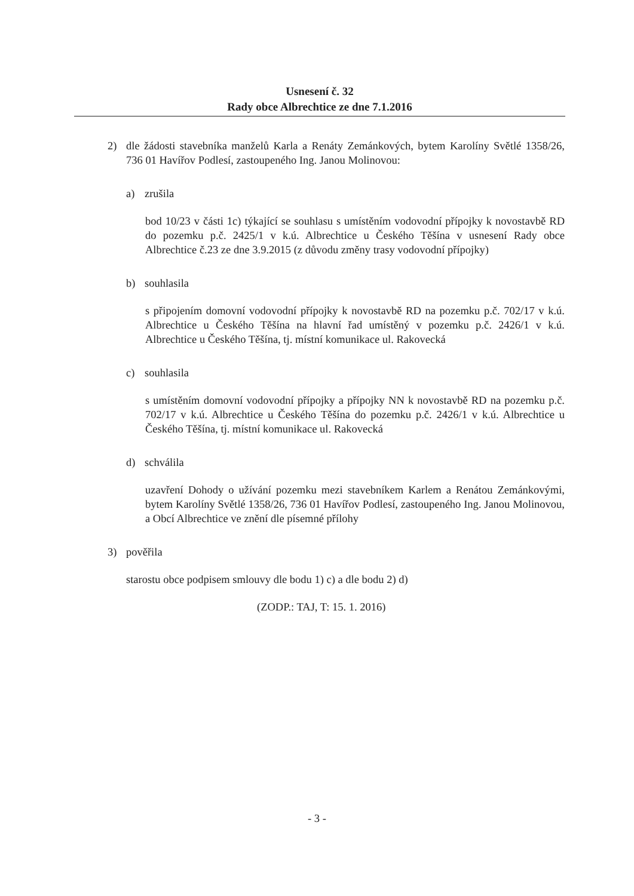Usnesení č. 32
Rady obce Albrechtice ze dne 7.1.2016
2) dle žádosti stavebníka manželů Karla a Renáty Zemánkových, bytem Karolíny Světlé 1358/26, 736 01 Havířov Podlesí, zastoupeného Ing. Janou Molinovou:
a) zrušila
bod 10/23 v části 1c) týkající se souhlasu s umístěním vodovodní přípojky k novostavbě RD do pozemku p.č. 2425/1 v k.ú. Albrechtice u Českého Těšína v usnesení Rady obce Albrechtice č.23 ze dne 3.9.2015 (z důvodu změny trasy vodovodní přípojky)
b) souhlasila
s připojením domovní vodovodní přípojky k novostavbě RD na pozemku p.č. 702/17 v k.ú. Albrechtice u Českého Těšína na hlavní řad umístěný v pozemku p.č. 2426/1 v k.ú. Albrechtice u Českého Těšína, tj. místní komunikace ul. Rakovecká
c) souhlasila
s umístěním domovní vodovodní přípojky a přípojky NN k novostavbě RD na pozemku p.č. 702/17 v k.ú. Albrechtice u Českého Těšína do pozemku p.č. 2426/1 v k.ú. Albrechtice u Českého Těšína, tj. místní komunikace ul. Rakovecká
d) schválila
uzavření Dohody o užívání pozemku mezi stavebníkem Karlem a Renátou Zemánkovými, bytem Karolíny Světlé 1358/26, 736 01 Havířov Podlesí, zastoupeného Ing. Janou Molinovou, a Obcí Albrechtice ve znění dle písemné přílohy
3) pověřila
starostu obce podpisem smlouvy dle bodu 1) c) a dle bodu 2) d)
(ZODP.: TAJ, T: 15. 1. 2016)
- 3 -